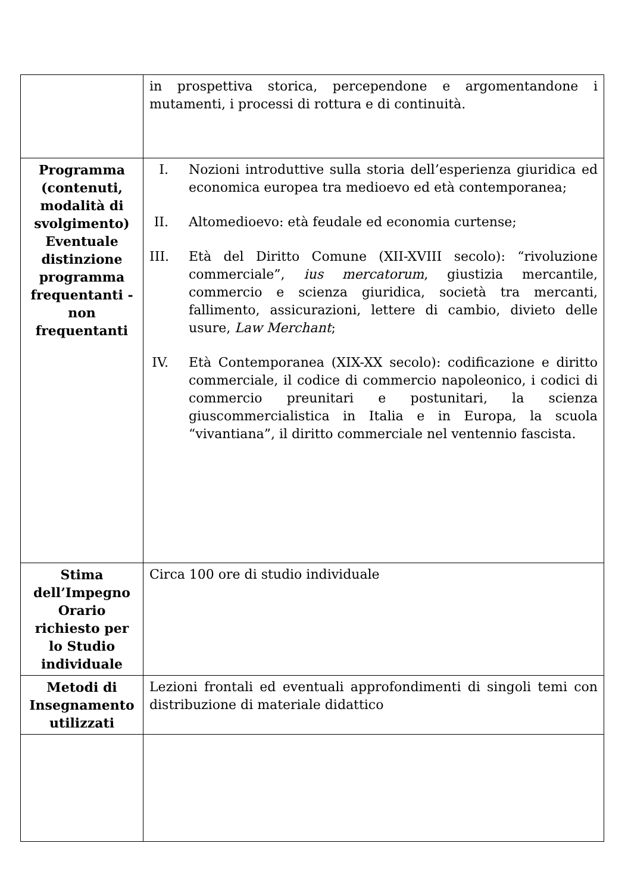| | in prospettiva storica, percependone e argomentandone i mutamenti, i processi di rottura e di continuità. |
| Programma (contenuti, modalità di svolgimento) Eventuale distinzione programma frequentanti - non frequentanti | I. Nozioni introduttive sulla storia dell’esperienza giuridica ed economica europea tra medioevo ed età contemporanea; II. Altomedioevo: età feudale ed economia curtense; III. Età del Diritto Comune (XII-XVIII secolo): “rivoluzione commerciale”, ius mercatorum , giustizia mercantile, commercio e scienza giuridica, società tra mercanti, fallimento, assicurazioni, lettere di cambio, divieto delle usure, Law Merchant ; IV. Età Contemporanea (XIX-XX secolo): codificazione e diritto commerciale, il codice di commercio napoleonico, i codici di commercio preunitari e postunitari, la scienza giuscommercialistica in Italia e in Europa, la scuola “vivantiana”, il diritto commerciale nel ventennio fascista. |
| Stima dell’Impegno Orario richiesto per lo Studio individuale | Circa 100 ore di studio individuale |
| Metodi di Insegnamento utilizzati | Lezioni frontali ed eventuali approfondimenti di singoli temi con distribuzione di materiale didattico |